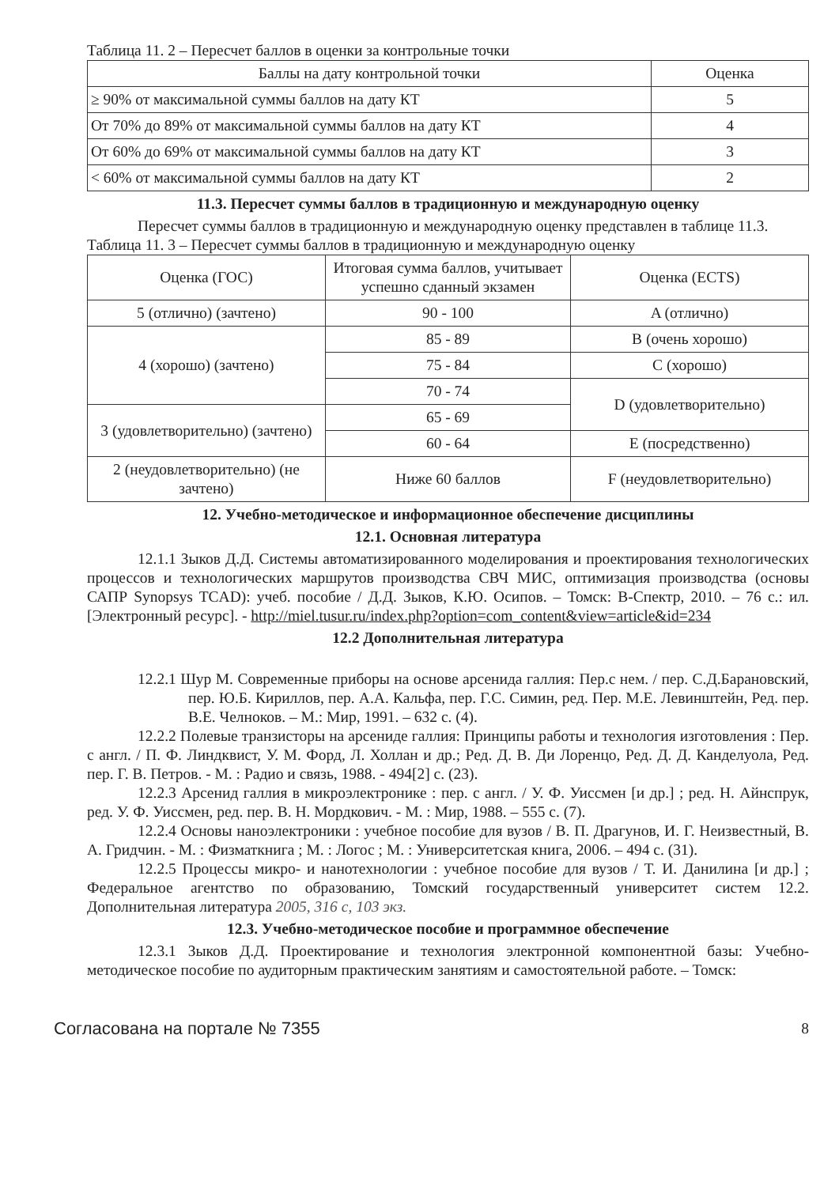Таблица 11. 2 – Пересчет баллов в оценки за контрольные точки
| Баллы на дату контрольной точки | Оценка |
| --- | --- |
| ≥ 90% от максимальной суммы баллов на дату КТ | 5 |
| От 70% до 89% от максимальной суммы баллов на дату КТ | 4 |
| От 60% до 69% от максимальной суммы баллов на дату КТ | 3 |
| < 60% от максимальной суммы баллов на дату КТ | 2 |
11.3. Пересчет суммы баллов в традиционную и международную оценку
Пересчет суммы баллов в традиционную и международную оценку представлен в таблице 11.3.
Таблица 11. 3 – Пересчет суммы баллов в традиционную и международную оценку
| Оценка (ГОС) | Итоговая сумма баллов, учитывает успешно сданный экзамен | Оценка (ECTS) |
| --- | --- | --- |
| 5 (отлично) (зачтено) | 90 - 100 | A (отлично) |
| 4 (хорошо) (зачтено) | 85 - 89 | B (очень хорошо) |
| | 75 - 84 | C (хорошо) |
| | 70 - 74 | D (удовлетворительно) |
| 3 (удовлетворительно) (зачтено) | 65 - 69 | |
| | 60 - 64 | E (посредственно) |
| 2 (неудовлетворительно) (не зачтено) | Ниже 60 баллов | F (неудовлетворительно) |
12. Учебно-методическое и информационное обеспечение дисциплины
12.1. Основная литература
12.1.1 Зыков Д.Д. Системы автоматизированного моделирования и проектирования технологических процессов и технологических маршрутов производства СВЧ МИС, оптимизация производства (основы САПР Synopsys TCAD): учеб. пособие / Д.Д. Зыков, К.Ю. Осипов. – Томск: В-Спектр, 2010. – 76 с.: ил. [Электронный ресурс]. - http://miel.tusur.ru/index.php?option=com_content&view=article&id=234
12.2 Дополнительная литература
12.2.1 Шур М. Современные приборы на основе арсенида галлия: Пер.с нем. / пер. С.Д.Барановский, пер. Ю.Б. Кириллов, пер. А.А. Кальфа, пер. Г.С. Симин, ред. Пер. М.Е. Левинштейн, Ред. пер. В.Е. Челноков. – М.: Мир, 1991. – 632 с. (4).
12.2.2 Полевые транзисторы на арсениде галлия: Принципы работы и технология изготовления : Пер. с англ. / П. Ф. Линдквист, У. М. Форд, Л. Холлан и др.; Ред. Д. В. Ди Лоренцо, Ред. Д. Д. Канделуола, Ред. пер. Г. В. Петров. - М. : Радио и связь, 1988. - 494[2] с. (23).
12.2.3 Арсенид галлия в микроэлектронике : пер. с англ. / У. Ф. Уиссмен [и др.] ; ред. Н. Айнспрук, ред. У. Ф. Уиссмен, ред. пер. В. Н. Мордкович. - М. : Мир, 1988. – 555 с. (7).
12.2.4 Основы наноэлектроники : учебное пособие для вузов / В. П. Драгунов, И. Г. Неизвестный, В. А. Гридчин. - М. : Физматкнига ; М. : Логос ; М. : Университетская книга, 2006. – 494 с. (31).
12.2.5 Процессы микро- и нанотехнологии : учебное пособие для вузов / Т. И. Данилина [и др.] ; Федеральное агентство по образованию, Томский государственный университет систем 12.2. Дополнительная литература 2005, 316 с, 103 экз.
12.3. Учебно-методическое пособие и программное обеспечение
12.3.1 Зыков Д.Д. Проектирование и технология электронной компонентной базы: Учебно-методическое пособие по аудиторным практическим занятиям и самостоятельной работе. – Томск:
Согласована на портале № 7355 8